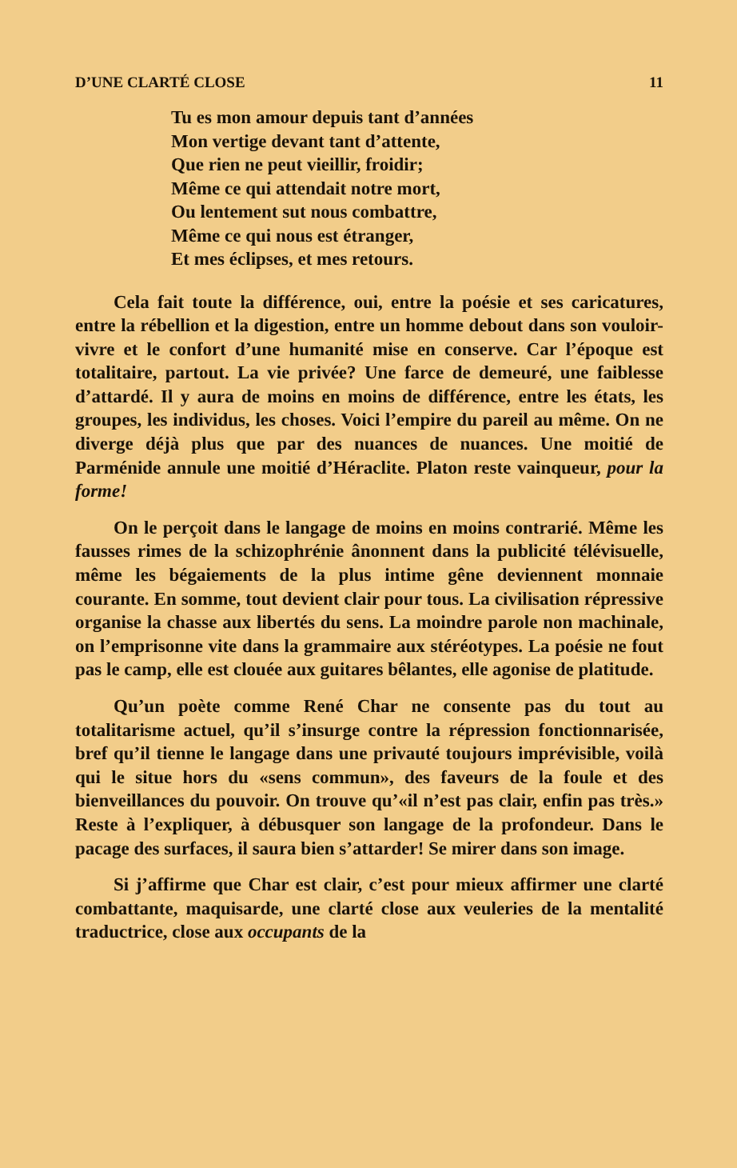D’UNE CLARTÉ CLOSE 11
Tu es mon amour depuis tant d’années
Mon vertige devant tant d’attente,
Que rien ne peut vieillir, froidir;
Même ce qui attendait notre mort,
Ou lentement sut nous combattre,
Même ce qui nous est étranger,
Et mes éclipses, et mes retours.
Cela fait toute la différence, oui, entre la poésie et ses caricatures, entre la rébellion et la digestion, entre un homme debout dans son vouloir-vivre et le confort d’une humanité mise en conserve. Car l’époque est totalitaire, partout. La vie privée? Une farce de demeuré, une faiblesse d’attardé. Il y aura de moins en moins de différence, entre les états, les groupes, les individus, les choses. Voici l’empire du pareil au même. On ne diverge déjà plus que par des nuances de nuances. Une moitié de Parménide annule une moitié d’Héraclite. Platon reste vainqueur, pour la forme!
On le perçoit dans le langage de moins en moins contrarié. Même les fausses rimes de la schizophrénie ânonnent dans la publicité télévisuelle, même les bégaiements de la plus intime gêne deviennent monnaie courante. En somme, tout devient clair pour tous. La civilisation répressive organise la chasse aux libertés du sens. La moindre parole non machinale, on l’emprisonne vite dans la grammaire aux stéréotypes. La poésie ne fout pas le camp, elle est clouée aux guitares bêlantes, elle agonise de platitude.
Qu’un poète comme René Char ne consente pas du tout au totalitarisme actuel, qu’il s’insurge contre la répression fonctionnarisée, bref qu’il tienne le langage dans une privauté toujours imprévisible, voilà qui le situe hors du «sens commun», des faveurs de la foule et des bienveillances du pouvoir. On trouve qu’«il n’est pas clair, enfin pas très.» Reste à l’expliquer, à débusquer son langage de la profondeur. Dans le pacage des surfaces, il saura bien s’attarder! Se mirer dans son image.
Si j’affirme que Char est clair, c’est pour mieux affirmer une clarté combattante, maquisarde, une clarté close aux veuleries de la mentalité traductrice, close aux occupants de la